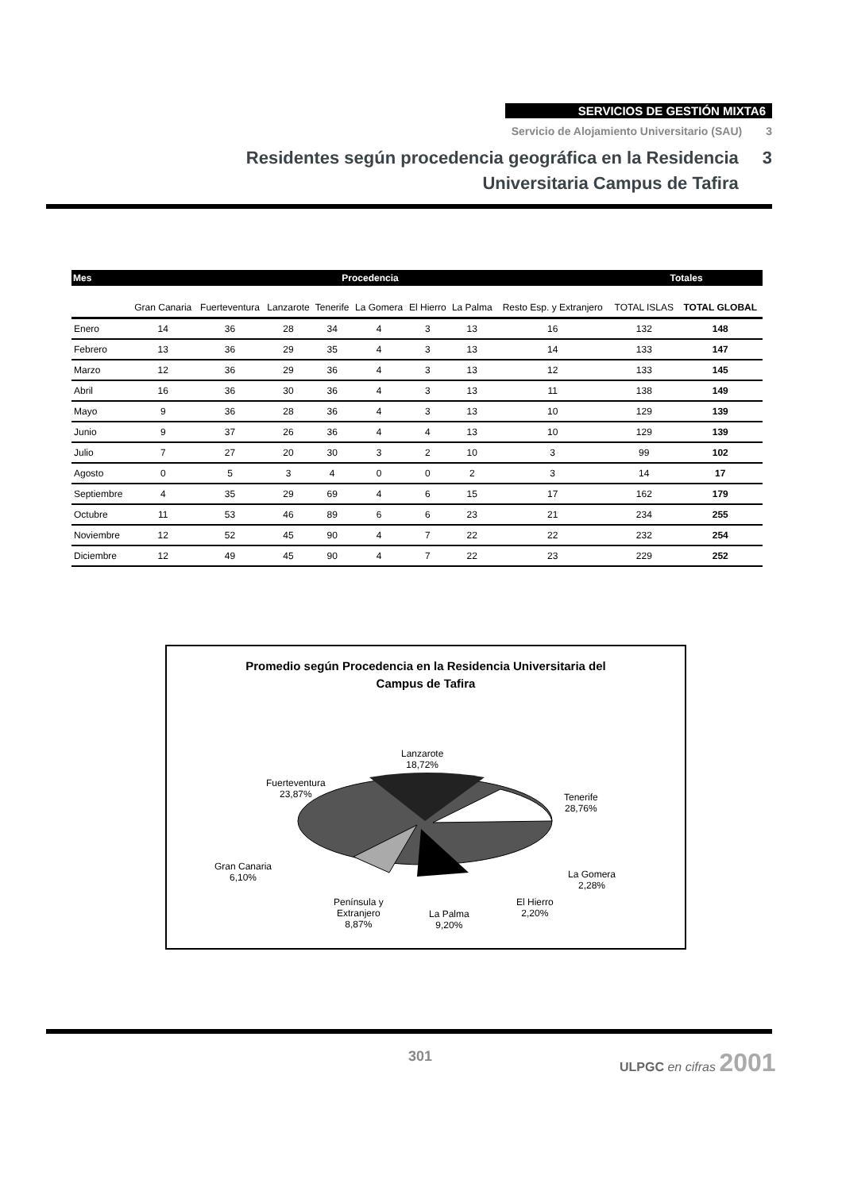SERVICIOS DE GESTIÓN MIXTA 6
Servicio de Alojamiento Universitario (SAU) 3
Residentes según procedencia geográfica en la Residencia 3
Universitaria Campus de Tafira 3
| Mes | Procedencia | | | | | | | | Totales | |
| --- | --- | --- | --- | --- | --- | --- | --- | --- | --- | --- |
| | Gran Canaria | Fuerteventura | Lanzarote | Tenerife | La Gomera | El Hierro | La Palma | Resto Esp. y Extranjero | TOTAL ISLAS | TOTAL GLOBAL |
| Enero | 14 | 36 | 28 | 34 | 4 | 3 | 13 | 16 | 132 | 148 |
| Febrero | 13 | 36 | 29 | 35 | 4 | 3 | 13 | 14 | 133 | 147 |
| Marzo | 12 | 36 | 29 | 36 | 4 | 3 | 13 | 12 | 133 | 145 |
| Abril | 16 | 36 | 30 | 36 | 4 | 3 | 13 | 11 | 138 | 149 |
| Mayo | 9 | 36 | 28 | 36 | 4 | 3 | 13 | 10 | 129 | 139 |
| Junio | 9 | 37 | 26 | 36 | 4 | 4 | 13 | 10 | 129 | 139 |
| Julio | 7 | 27 | 20 | 30 | 3 | 2 | 10 | 3 | 99 | 102 |
| Agosto | 0 | 5 | 3 | 4 | 0 | 0 | 2 | 3 | 14 | 17 |
| Septiembre | 4 | 35 | 29 | 69 | 4 | 6 | 15 | 17 | 162 | 179 |
| Octubre | 11 | 53 | 46 | 89 | 6 | 6 | 23 | 21 | 234 | 255 |
| Noviembre | 12 | 52 | 45 | 90 | 4 | 7 | 22 | 22 | 232 | 254 |
| Diciembre | 12 | 49 | 45 | 90 | 4 | 7 | 22 | 23 | 229 | 252 |
Promedio según Procedencia en la Residencia Universitaria del
Campus de Tafira
Lanzarote
18,72%
Fuerteventura
23,87%
Tenerife
28,76%
Gran Canaria
6,10%
La Gomera
2,28%
Península y
Extranjero
8,87%
La Palma
9,20%
El Hierro
2,20%
301 ULPGC en cifras 2001